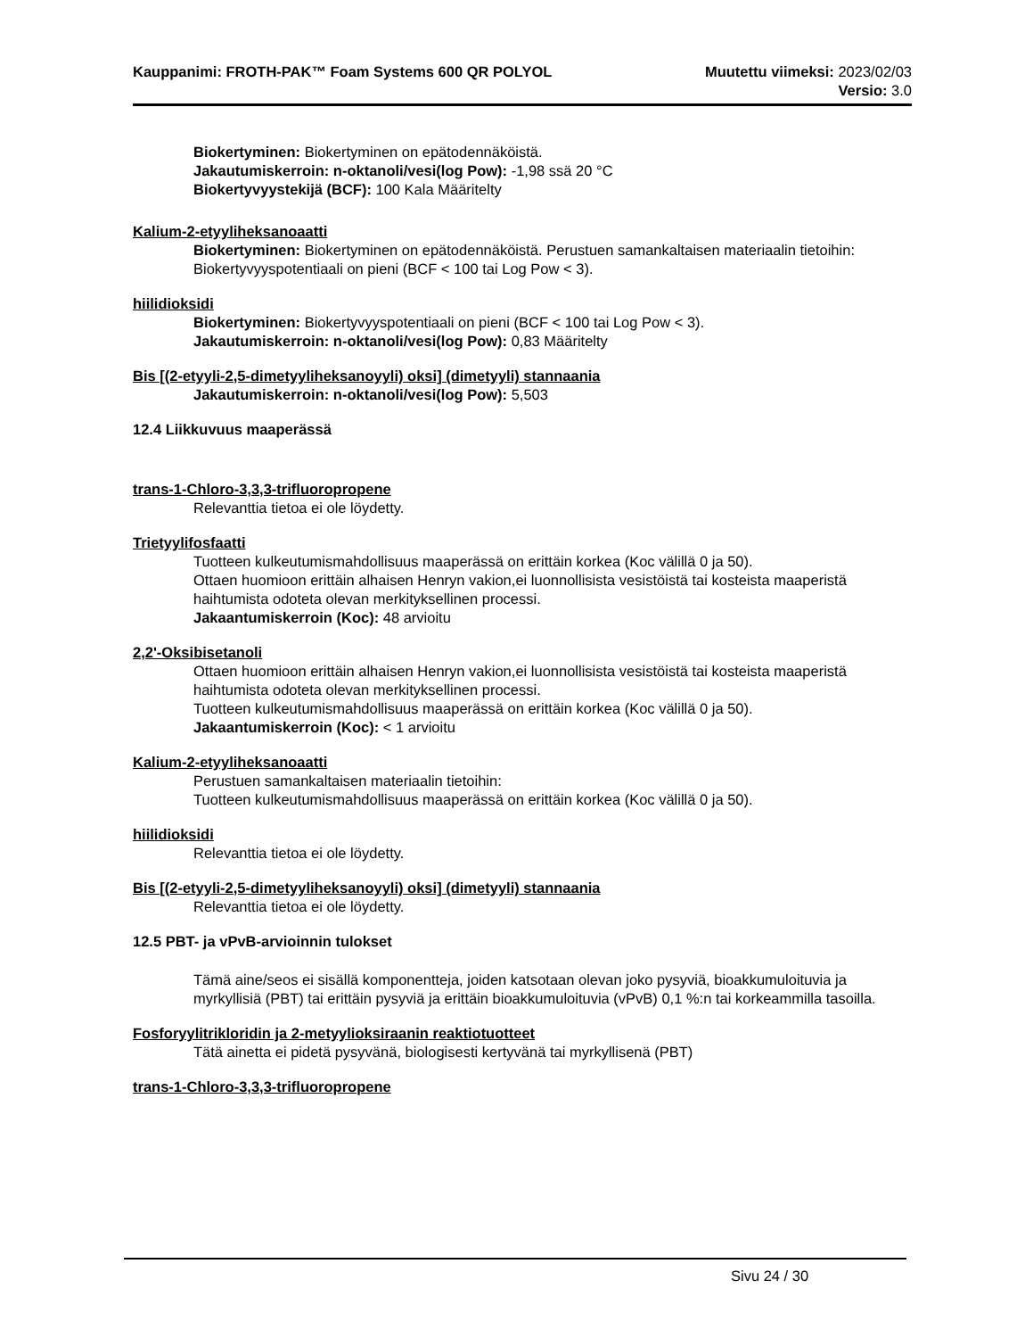Kauppanimi: FROTH-PAK™ Foam Systems 600 QR POLYOL Muutettu viimeksi: 2023/02/03
Versio: 3.0
Biokertyminen: Biokertyminen on epätodennäköistä.
Jakautumiskerroin: n-oktanoli/vesi(log Pow): -1,98 ssä 20 °C
Biokertyvyystekijä (BCF): 100 Kala Määritelty
Kalium-2-etyyliheksanoaatti
Biokertyminen: Biokertyminen on epätodennäköistä. Perustuen samankaltaisen materiaalin tietoihin: Biokertyvyyspotentiaali on pieni (BCF < 100 tai Log Pow < 3).
hiilidioksidi
Biokertyminen: Biokertyvyyspotentiaali on pieni (BCF < 100 tai Log Pow < 3).
Jakautumiskerroin: n-oktanoli/vesi(log Pow): 0,83 Määritelty
Bis [(2-etyyli-2,5-dimetyyliheksanoyyli) oksi] (dimetyyli) stannaania
Jakautumiskerroin: n-oktanoli/vesi(log Pow): 5,503
12.4 Liikkuvuus maaperässä
trans-1-Chloro-3,3,3-trifluoropropene
Relevanttia tietoa ei ole löydetty.
Trietyylifosfaatti
Tuotteen kulkeutumismahdollisuus maaperässä on erittäin korkea (Koc välillä 0 ja 50).
Ottaen huomioon erittäin alhaisen Henryn vakion,ei luonnollisista vesistöistä tai kosteista maaperistä haihtumista odoteta olevan merkityksellinen processi.
Jakaantumiskerroin (Koc): 48 arvioitu
2,2'-Oksibisetanoli
Ottaen huomioon erittäin alhaisen Henryn vakion,ei luonnollisista vesistöistä tai kosteista maaperistä haihtumista odoteta olevan merkityksellinen processi.
Tuotteen kulkeutumismahdollisuus maaperässä on erittäin korkea (Koc välillä 0 ja 50).
Jakaantumiskerroin (Koc): < 1 arvioitu
Kalium-2-etyyliheksanoaatti
Perustuen samankaltaisen materiaalin tietoihin:
Tuotteen kulkeutumismahdollisuus maaperässä on erittäin korkea (Koc välillä 0 ja 50).
hiilidioksidi
Relevanttia tietoa ei ole löydetty.
Bis [(2-etyyli-2,5-dimetyyliheksanoyyli) oksi] (dimetyyli) stannaania
Relevanttia tietoa ei ole löydetty.
12.5 PBT- ja vPvB-arvioinnin tulokset
Tämä aine/seos ei sisällä komponentteja, joiden katsotaan olevan joko pysyviä, bioakkumuloituvia ja myrkyllisiä (PBT) tai erittäin pysyviä ja erittäin bioakkumuloituvia (vPvB) 0,1 %:n tai korkeammilla tasoilla.
Fosforyylitrikloridin ja 2-metyylioksiraanin reaktiotuotteet
Tätä ainetta ei pidetä pysyvänä, biologisesti kertyvänä tai myrkyllisenä (PBT)
trans-1-Chloro-3,3,3-trifluoropropene
Sivu 24 / 30